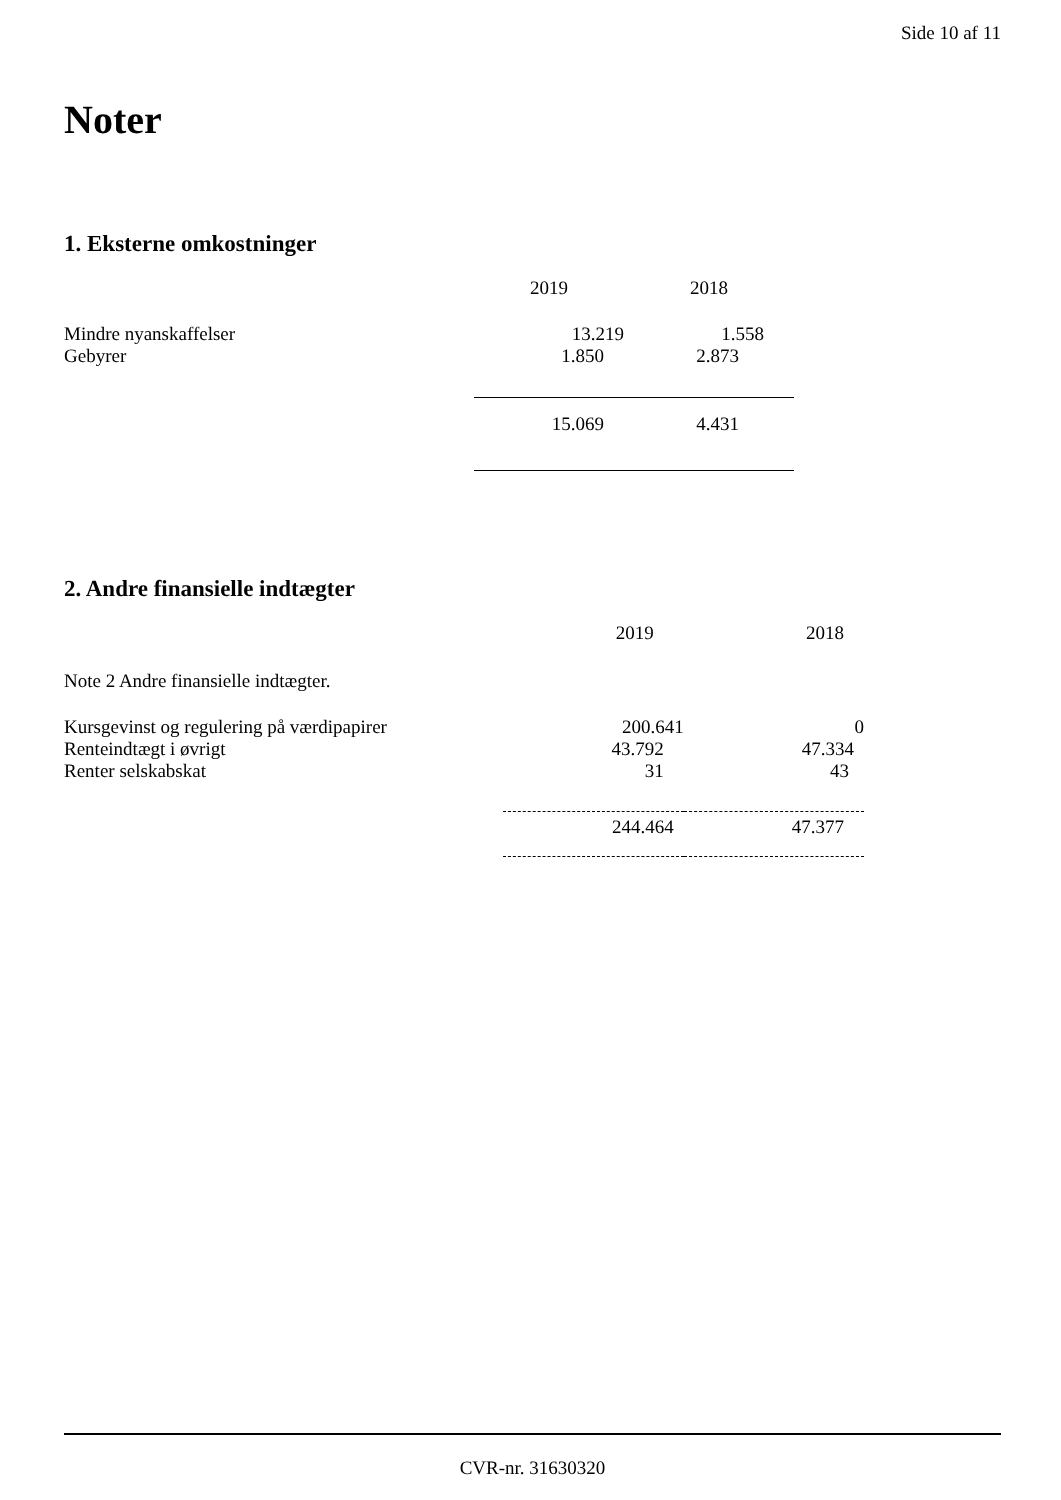Side 10 af 11
Noter
1. Eksterne omkostninger
| | 2019 | 2018 |
| --- | --- | --- |
| Mindre nyanskaffelser | 13.219 | 1.558 |
| Gebyrer | 1.850 | 2.873 |
| | 15.069 | 4.431 |
2. Andre finansielle indtægter
| | 2019 | 2018 |
| --- | --- | --- |
| Note 2 Andre finansielle indtægter. | | |
| Kursgevinst og regulering på værdipapirer | 200.641 | 0 |
| Renteindtægt i øvrigt | 43.792 | 47.334 |
| Renter selskabskat | 31 | 43 |
| | 244.464 | 47.377 |
CVR-nr. 31630320